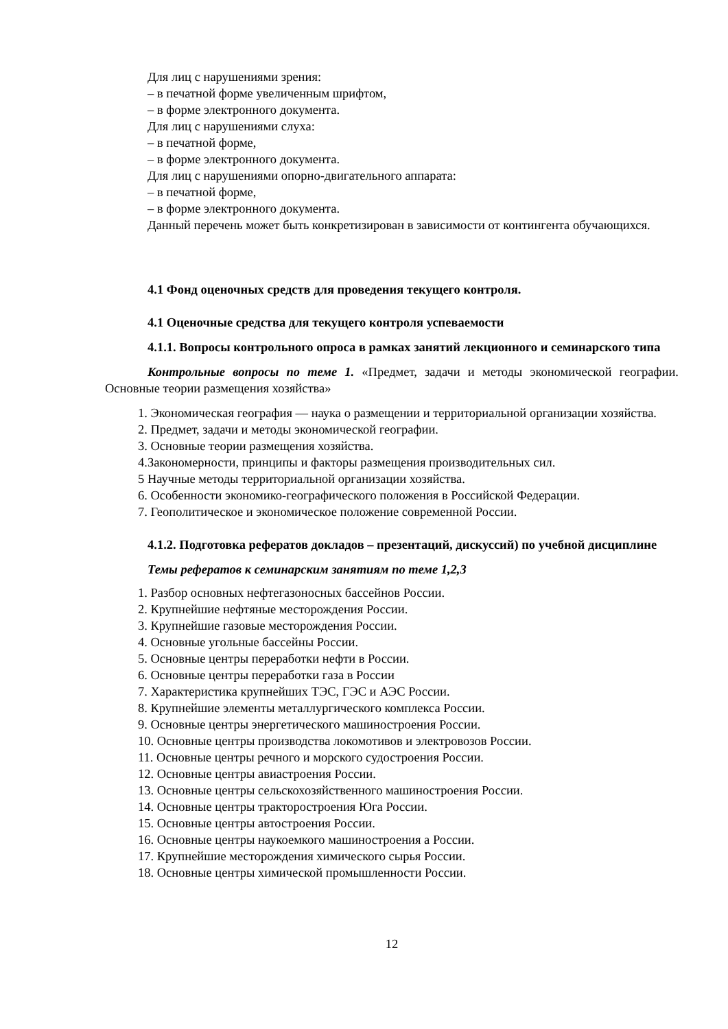Для лиц с нарушениями зрения:
– в печатной форме увеличенным шрифтом,
– в форме электронного документа.
Для лиц с нарушениями слуха:
– в печатной форме,
– в форме электронного документа.
Для лиц с нарушениями опорно-двигательного аппарата:
– в печатной форме,
– в форме электронного документа.
Данный перечень может быть конкретизирован в зависимости от контингента обучающихся.
4.1 Фонд оценочных средств для проведения текущего контроля.
4.1 Оценочные средства для текущего контроля успеваемости
4.1.1. Вопросы контрольного опроса в рамках занятий лекционного и семинарского типа
Контрольные вопросы по теме 1. «Предмет, задачи и методы экономической географии. Основные теории размещения хозяйства»
1. Экономическая география — наука о размещении и территориальной организации хозяйства.
2. Предмет, задачи и методы экономической географии.
3. Основные теории размещения хозяйства.
4.Закономерности, принципы и факторы размещения производительных сил.
5 Научные методы территориальной организации хозяйства.
6. Особенности экономико-географического положения в Российской Федерации.
7. Геополитическое и экономическое положение современной России.
4.1.2. Подготовка рефератов докладов – презентаций, дискуссий) по учебной дисциплине
Темы рефератов к семинарским занятиям по теме 1,2,3
1. Разбор основных нефтегазоносных бассейнов России.
2. Крупнейшие нефтяные месторождения России.
3. Крупнейшие газовые месторождения России.
4. Основные угольные бассейны России.
5. Основные центры переработки нефти в России.
6. Основные центры переработки газа в России
7. Характеристика крупнейших ТЭС, ГЭС и АЭС России.
8. Крупнейшие элементы металлургического комплекса России.
9. Основные центры энергетического машиностроения России.
10. Основные центры производства локомотивов и электровозов России.
11. Основные центры речного и морского судостроения России.
12. Основные центры авиастроения России.
13. Основные центры сельскохозяйственного машиностроения России.
14. Основные центры тракторостроения Юга России.
15. Основные центры автостроения России.
16. Основные центры наукоемкого машиностроения а России.
17. Крупнейшие месторождения химического сырья России.
18. Основные центры химической промышленности России.
12